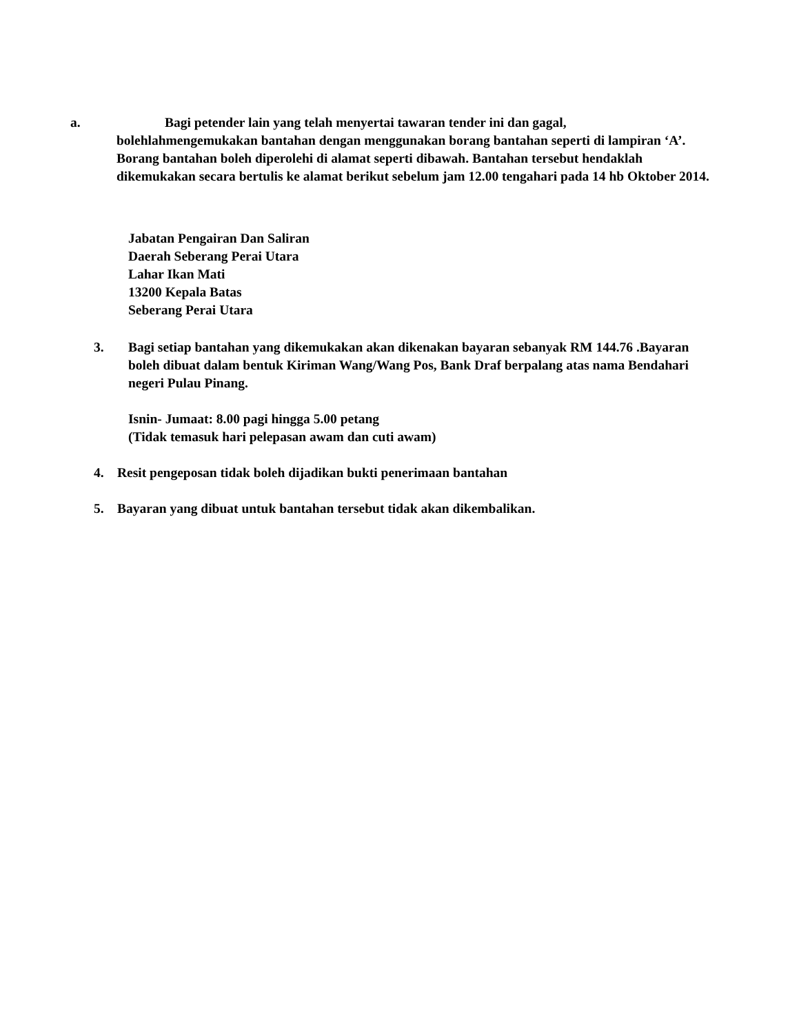a. Bagi petender lain yang telah menyertai tawaran tender ini dan gagal,
bolehlahmengemukakan bantahan dengan menggunakan borang bantahan seperti di lampiran ‘A’. Borang bantahan boleh diperolehi di alamat seperti dibawah. Bantahan tersebut hendaklah dikemukakan secara bertulis ke alamat berikut sebelum jam 12.00 tengahari pada 14 hb Oktober 2014.
Jabatan Pengairan Dan Saliran
Daerah Seberang Perai Utara
Lahar Ikan Mati
13200 Kepala Batas
Seberang Perai Utara
3. Bagi setiap bantahan yang dikemukakan akan dikenakan bayaran sebanyak RM 144.76 .Bayaran boleh dibuat dalam bentuk Kiriman Wang/Wang Pos, Bank Draf berpalang atas nama Bendahari negeri Pulau Pinang.
Isnin- Jumaat: 8.00 pagi hingga 5.00 petang
(Tidak temasuk hari pelepasan awam dan cuti awam)
4. Resit pengeposan tidak boleh dijadikan bukti penerimaan bantahan
5. Bayaran yang dibuat untuk bantahan tersebut tidak akan dikembalikan.